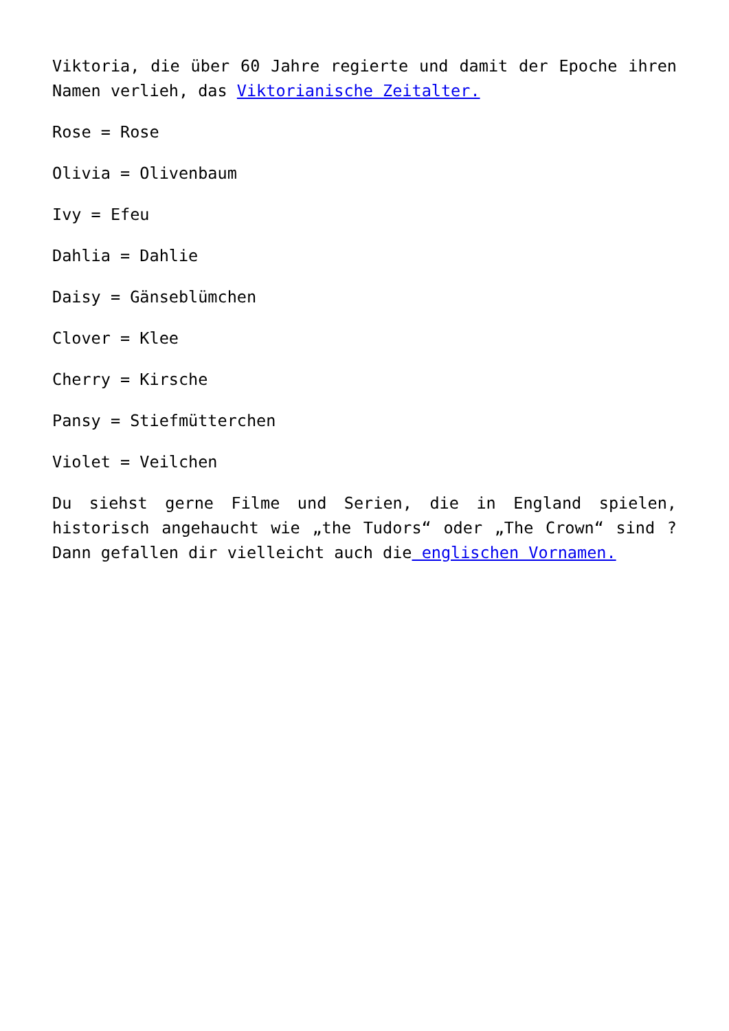Viktoria, die über 60 Jahre regierte und damit der Epoche ihren Namen verlieh, das Viktorianische Zeitalter.
Rose = Rose
Olivia = Olivenbaum
Ivy = Efeu
Dahlia = Dahlie
Daisy = Gänseblümchen
Clover = Klee
Cherry = Kirsche
Pansy = Stiefmütterchen
Violet = Veilchen
Du siehst gerne Filme und Serien, die in England spielen, historisch angehaucht wie „the Tudors“ oder „The Crown“ sind ? Dann gefallen dir vielleicht auch die englischen Vornamen.